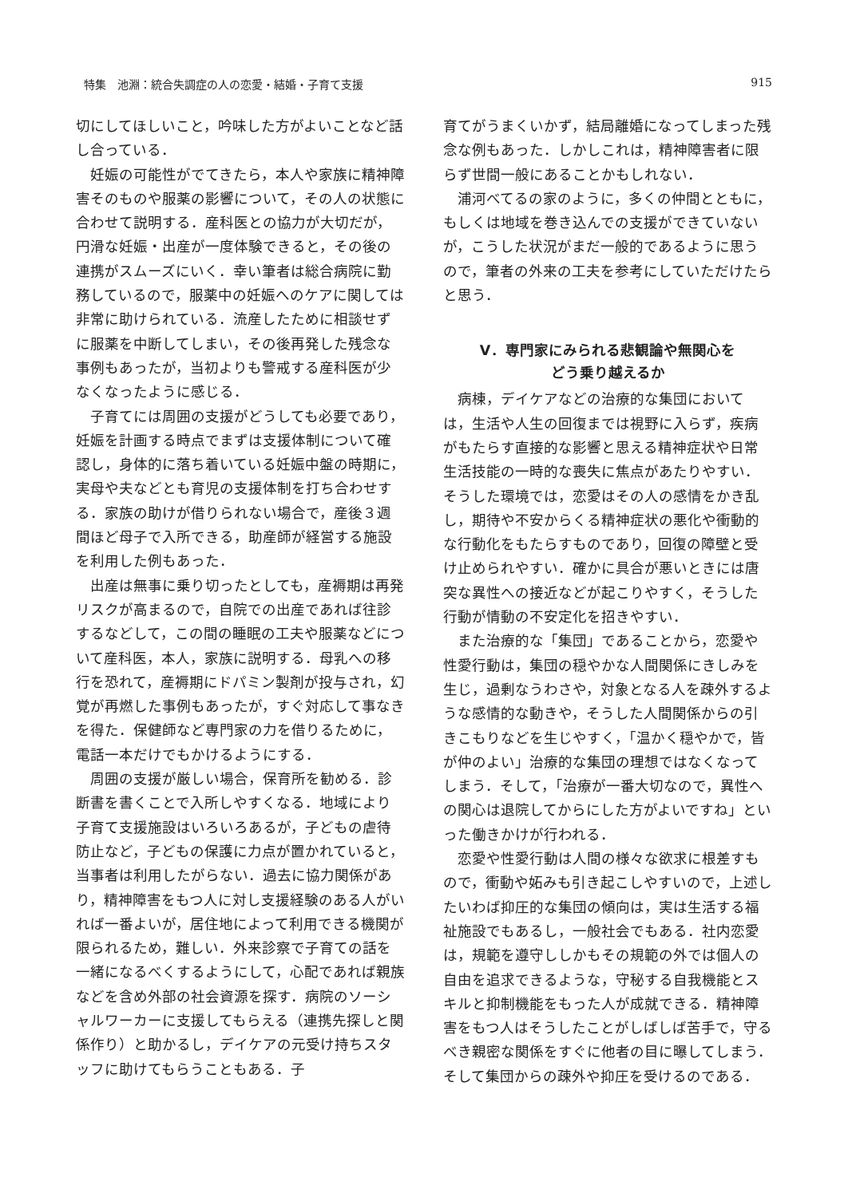特集　池淵：統合失調症の人の恋愛・結婚・子育て支援 915
切にしてほしいこと，吟味した方がよいことなど話し合っている．
妊娠の可能性がでてきたら，本人や家族に精神障害そのものや服薬の影響について，その人の状態に合わせて説明する．産科医との協力が大切だが，円滑な妊娠・出産が一度体験できると，その後の連携がスムーズにいく．幸い筆者は総合病院に勤務しているので，服薬中の妊娠へのケアに関しては非常に助けられている．流産したために相談せずに服薬を中断してしまい，その後再発した残念な事例もあったが，当初よりも警戒する産科医が少なくなったように感じる．
子育てには周囲の支援がどうしても必要であり，妊娠を計画する時点でまずは支援体制について確認し，身体的に落ち着いている妊娠中盤の時期に，実母や夫などとも育児の支援体制を打ち合わせする．家族の助けが借りられない場合で，産後３週間ほど母子で入所できる，助産師が経営する施設を利用した例もあった．
出産は無事に乗り切ったとしても，産褥期は再発リスクが高まるので，自院での出産であれば往診するなどして，この間の睡眠の工夫や服薬などについて産科医，本人，家族に説明する．母乳への移行を恐れて，産褥期にドパミン製剤が投与され，幻覚が再燃した事例もあったが，すぐ対応して事なきを得た．保健師など専門家の力を借りるために，電話一本だけでもかけるようにする．
周囲の支援が厳しい場合，保育所を勧める．診断書を書くことで入所しやすくなる．地域により子育て支援施設はいろいろあるが，子どもの虐待防止など，子どもの保護に力点が置かれていると，当事者は利用したがらない．過去に協力関係があり，精神障害をもつ人に対し支援経験のある人がいれば一番よいが，居住地によって利用できる機関が限られるため，難しい．外来診察で子育ての話を一緒になるべくするようにして，心配であれば親族などを含め外部の社会資源を探す．病院のソーシャルワーカーに支援してもらえる（連携先探しと関係作り）と助かるし，デイケアの元受け持ちスタッフに助けてもらうこともある．子
育てがうまくいかず，結局離婚になってしまった残念な例もあった．しかしこれは，精神障害者に限らず世間一般にあることかもしれない．
浦河べてるの家のように，多くの仲間とともに，もしくは地域を巻き込んでの支援ができていないが，こうした状況がまだ一般的であるように思うので，筆者の外来の工夫を参考にしていただけたらと思う．
V．専門家にみられる悲観論や無関心を
どう乗り越えるか
病棟，デイケアなどの治療的な集団においては，生活や人生の回復までは視野に入らず，疾病がもたらす直接的な影響と思える精神症状や日常生活技能の一時的な喪失に焦点があたりやすい．そうした環境では，恋愛はその人の感情をかき乱し，期待や不安からくる精神症状の悪化や衝動的な行動化をもたらすものであり，回復の障壁と受け止められやすい．確かに具合が悪いときには唐突な異性への接近などが起こりやすく，そうした行動が情動の不安定化を招きやすい．
また治療的な「集団」であることから，恋愛や性愛行動は，集団の穏やかな人間関係にきしみを生じ，過剰なうわさや，対象となる人を疎外するような感情的な動きや，そうした人間関係からの引きこもりなどを生じやすく，「温かく穏やかで，皆が仲のよい」治療的な集団の理想ではなくなってしまう．そして，「治療が一番大切なので，異性への関心は退院してからにした方がよいですね」といった働きかけが行われる．
恋愛や性愛行動は人間の様々な欲求に根差すもので，衝動や妬みも引き起こしやすいので，上述したいわば抑圧的な集団の傾向は，実は生活する福祉施設でもあるし，一般社会でもある．社内恋愛は，規範を遵守ししかもその規範の外では個人の自由を追求できるような，守秘する自我機能とスキルと抑制機能をもった人が成就できる．精神障害をもつ人はそうしたことがしばしば苦手で，守るべき親密な関係をすぐに他者の目に曝してしまう．そして集団からの疎外や抑圧を受けるのである．